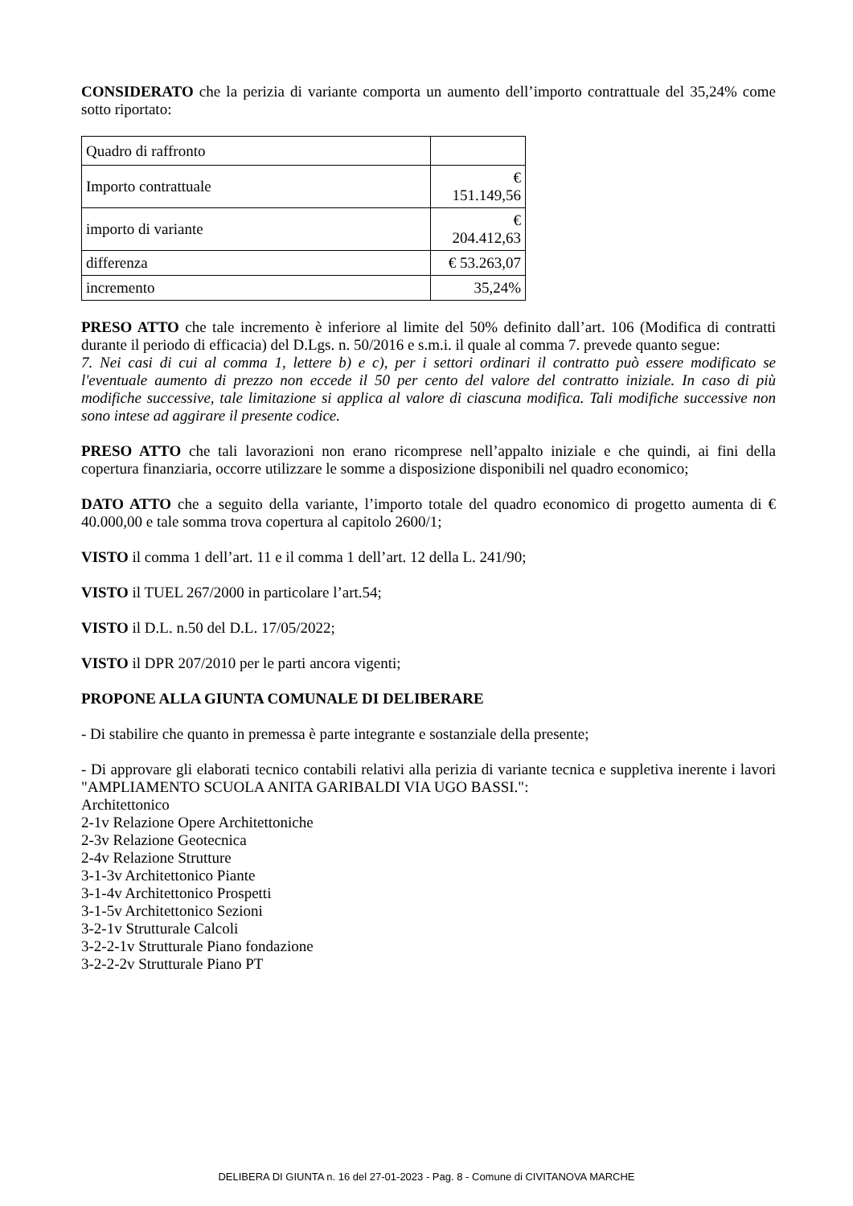CONSIDERATO che la perizia di variante comporta un aumento dell’importo contrattuale del 35,24% come sotto riportato:
| Quadro di raffronto | |
| Importo contrattuale | € 151.149,56 |
| importo di variante | € 204.412,63 |
| differenza | € 53.263,07 |
| incremento | 35,24% |
PRESO ATTO che tale incremento è inferiore al limite del 50% definito dall’art. 106 (Modifica di contratti durante il periodo di efficacia) del D.Lgs. n. 50/2016 e s.m.i. il quale al comma 7. prevede quanto segue:
7. Nei casi di cui al comma 1, lettere b) e c), per i settori ordinari il contratto può essere modificato se l'eventuale aumento di prezzo non eccede il 50 per cento del valore del contratto iniziale. In caso di più modifiche successive, tale limitazione si applica al valore di ciascuna modifica. Tali modifiche successive non sono intese ad aggirare il presente codice.
PRESO ATTO che tali lavorazioni non erano ricomprese nell’appalto iniziale e che quindi, ai fini della copertura finanziaria, occorre utilizzare le somme a disposizione disponibili nel quadro economico;
DATO ATTO che a seguito della variante, l’importo totale del quadro economico di progetto aumenta di € 40.000,00 e tale somma trova copertura al capitolo 2600/1;
VISTO il comma 1 dell’art. 11 e il comma 1 dell’art. 12 della L. 241/90;
VISTO il TUEL 267/2000 in particolare l’art.54;
VISTO il D.L. n.50 del D.L. 17/05/2022;
VISTO il DPR 207/2010 per le parti ancora vigenti;
PROPONE ALLA GIUNTA COMUNALE DI DELIBERARE
- Di stabilire che quanto in premessa è parte integrante e sostanziale della presente;
- Di approvare gli elaborati tecnico contabili relativi alla perizia di variante tecnica e suppletiva inerente i lavori "AMPLIAMENTO SCUOLA ANITA GARIBALDI VIA UGO BASSI.":
Architettonico
2-1v Relazione Opere Architettoniche
2-3v Relazione Geotecnica
2-4v Relazione Strutture
3-1-3v Architettonico Piante
3-1-4v Architettonico Prospetti
3-1-5v Architettonico Sezioni
3-2-1v Strutturale Calcoli
3-2-2-1v Strutturale Piano fondazione
3-2-2-2v Strutturale Piano PT
DELIBERA DI GIUNTA n. 16 del 27-01-2023 - Pag. 8 - Comune di CIVITANOVA MARCHE